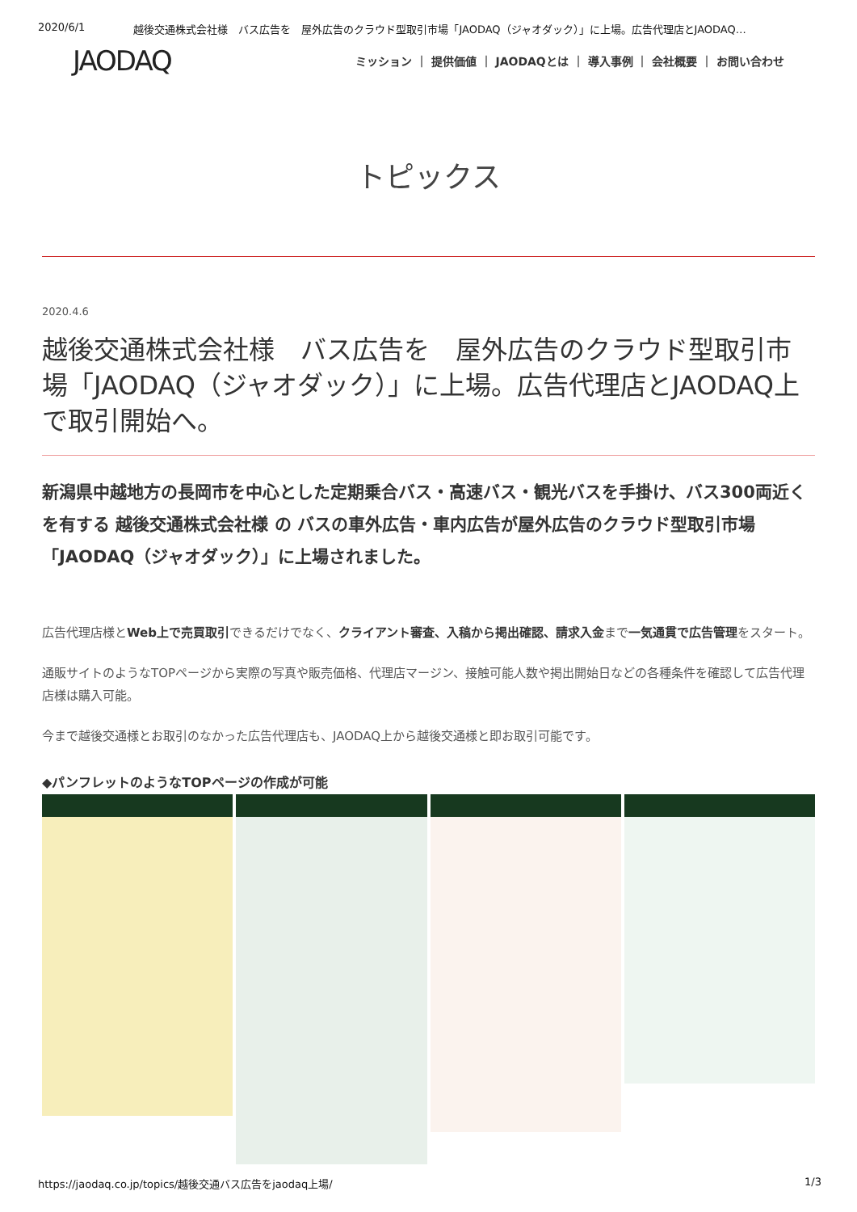2020/6/1 越後交通株式会社様　バス広告を　屋外広告のクラウド型取引市場「JAODAQ（ジャオダック）」に上場。広告代理店とJAODAQ…
JAODAQ
ミッション ｜ 提供価値 ｜ JAODAQとは ｜ 導入事例 ｜ 会社概要 ｜ お問い合わせ
トピックス
2020.4.6
越後交通株式会社様　バス広告を　屋外広告のクラウド型取引市場「JAODAQ（ジャオダック）」に上場。広告代理店とJAODAQ上で取引開始へ。
新潟県中越地方の長岡市を中心とした定期乗合バス・高速バス・観光バスを手掛け、バス300両近くを有する 越後交通株式会社様 の バスの車外広告・車内広告が屋外広告のクラウド型取引市場「JAODAQ（ジャオダック）」に上場されました。
広告代理店様とWeb上で売買取引できるだけでなく、クライアント審査、入稿から掲出確認、請求入金まで一気通貫で広告管理をスタート。
通販サイトのようなTOPページから実際の写真や販売価格、代理店マージン、接触可能人数や掲出開始日などの各種条件を確認して広告代理店様は購入可能。
今まで越後交通様とお取引のなかった広告代理店も、JAODAQ上から越後交通様と即お取引可能です。
◆パンフレットのようなTOPページの作成が可能
https://jaodaq.co.jp/topics/越後交通バス広告をjaodaq上場/ 1/3